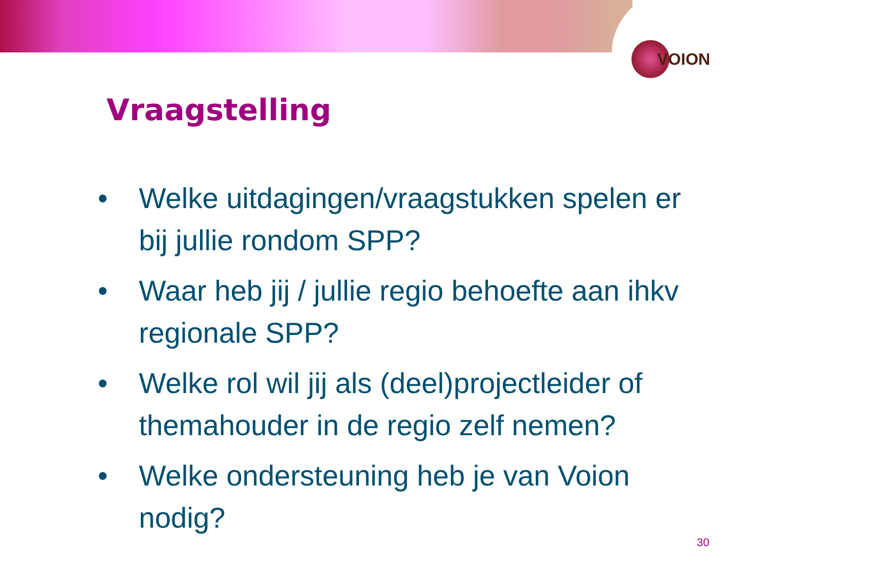VOION
Vraagstelling
• Welke uitdagingen/vraagstukken spelen er bij jullie rondom SPP?
• Waar heb jij / jullie regio behoefte aan ihkv regionale SPP?
• Welke rol wil jij als (deel)projectleider of themahouder in de regio zelf nemen?
• Welke ondersteuning heb je van Voion nodig?
30